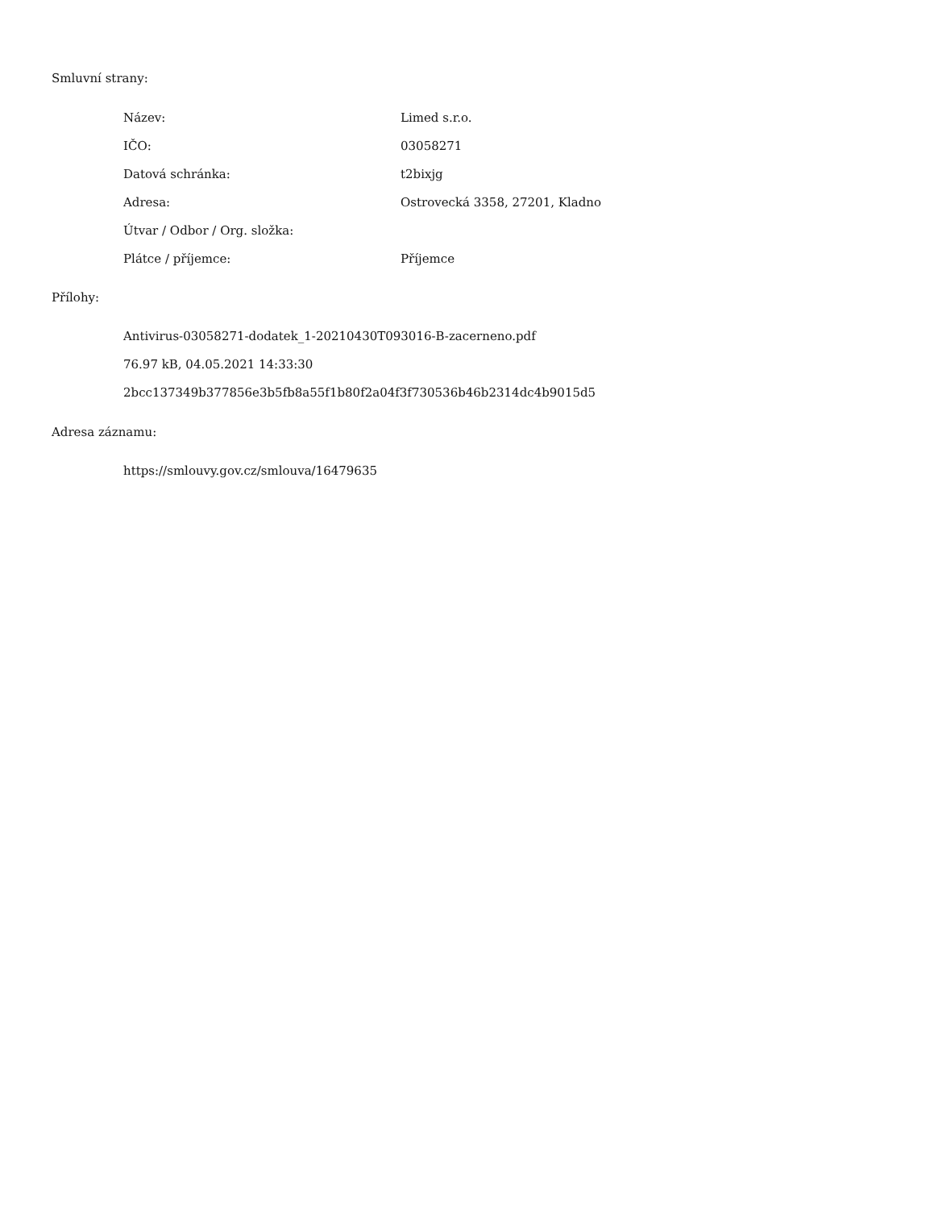Smluvní strany:
| Název: | Limed s.r.o. |
| IČO: | 03058271 |
| Datová schránka: | t2bixjg |
| Adresa: | Ostrovecká 3358, 27201, Kladno |
| Útvar / Odbor / Org. složka: | |
| Plátce / příjemce: | Příjemce |
Přílohy:
Antivirus-03058271-dodatek_1-20210430T093016-B-zacerneno.pdf
76.97 kB, 04.05.2021 14:33:30
2bcc137349b377856e3b5fb8a55f1b80f2a04f3f730536b46b2314dc4b9015d5
Adresa záznamu:
https://smlouvy.gov.cz/smlouva/16479635